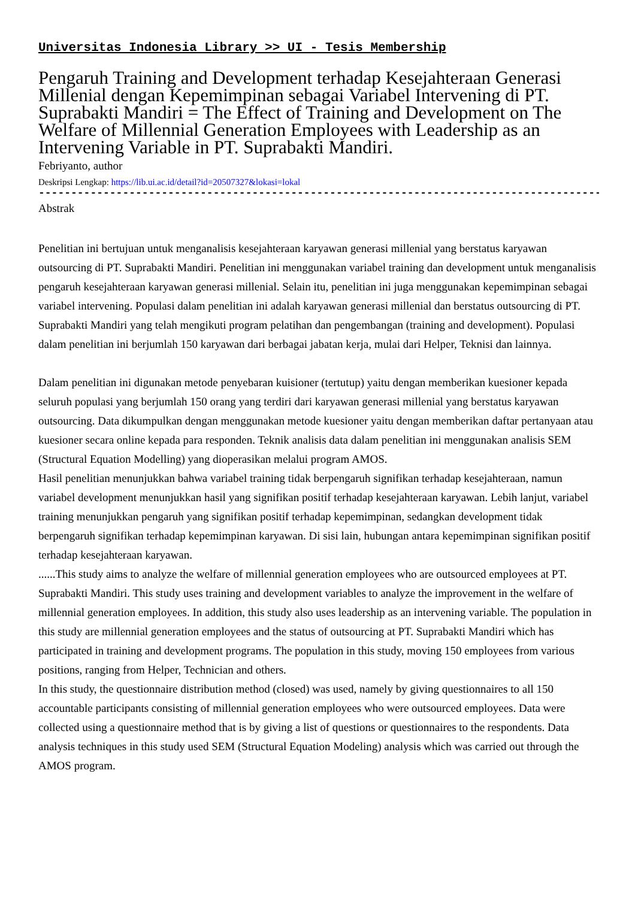Universitas Indonesia Library >> UI - Tesis Membership
Pengaruh Training and Development terhadap Kesejahteraan Generasi Millenial dengan Kepemimpinan sebagai Variabel Intervening di PT. Suprabakti Mandiri = The Effect of Training and Development on The Welfare of Millennial Generation Employees with Leadership as an Intervening Variable in PT. Suprabakti Mandiri.
Febriyanto, author
Deskripsi Lengkap: https://lib.ui.ac.id/detail?id=20507327&lokasi=lokal
------------------------------------------------------------------------------------------
Abstrak
Penelitian ini bertujuan untuk menganalisis kesejahteraan karyawan generasi millenial yang berstatus karyawan outsourcing di PT. Suprabakti Mandiri. Penelitian ini menggunakan variabel training dan development untuk menganalisis pengaruh kesejahteraan karyawan generasi millenial. Selain itu, penelitian ini juga menggunakan kepemimpinan sebagai variabel intervening. Populasi dalam penelitian ini adalah karyawan generasi millenial dan berstatus outsourcing di PT. Suprabakti Mandiri yang telah mengikuti program pelatihan dan pengembangan (training and development). Populasi dalam penelitian ini berjumlah 150 karyawan dari berbagai jabatan kerja, mulai dari Helper, Teknisi dan lainnya.
Dalam penelitian ini digunakan metode penyebaran kuisioner (tertutup) yaitu dengan memberikan kuesioner kepada seluruh populasi yang berjumlah 150 orang yang terdiri dari karyawan generasi millenial yang berstatus karyawan outsourcing. Data dikumpulkan dengan menggunakan metode kuesioner yaitu dengan memberikan daftar pertanyaan atau kuesioner secara online kepada para responden. Teknik analisis data dalam penelitian ini menggunakan analisis SEM (Structural Equation Modelling) yang dioperasikan melalui program AMOS.
Hasil penelitian menunjukkan bahwa variabel training tidak berpengaruh signifikan terhadap kesejahteraan, namun variabel development menunjukkan hasil yang signifikan positif terhadap kesejahteraan karyawan. Lebih lanjut, variabel training menunjukkan pengaruh yang signifikan positif terhadap kepemimpinan, sedangkan development tidak berpengaruh signifikan terhadap kepemimpinan karyawan. Di sisi lain, hubungan antara kepemimpinan signifikan positif terhadap kesejahteraan karyawan.
......This study aims to analyze the welfare of millennial generation employees who are outsourced employees at PT. Suprabakti Mandiri. This study uses training and development variables to analyze the improvement in the welfare of millennial generation employees. In addition, this study also uses leadership as an intervening variable. The population in this study are millennial generation employees and the status of outsourcing at PT. Suprabakti Mandiri which has participated in training and development programs. The population in this study, moving 150 employees from various positions, ranging from Helper, Technician and others.
In this study, the questionnaire distribution method (closed) was used, namely by giving questionnaires to all 150 accountable participants consisting of millennial generation employees who were outsourced employees. Data were collected using a questionnaire method that is by giving a list of questions or questionnaires to the respondents. Data analysis techniques in this study used SEM (Structural Equation Modeling) analysis which was carried out through the AMOS program.